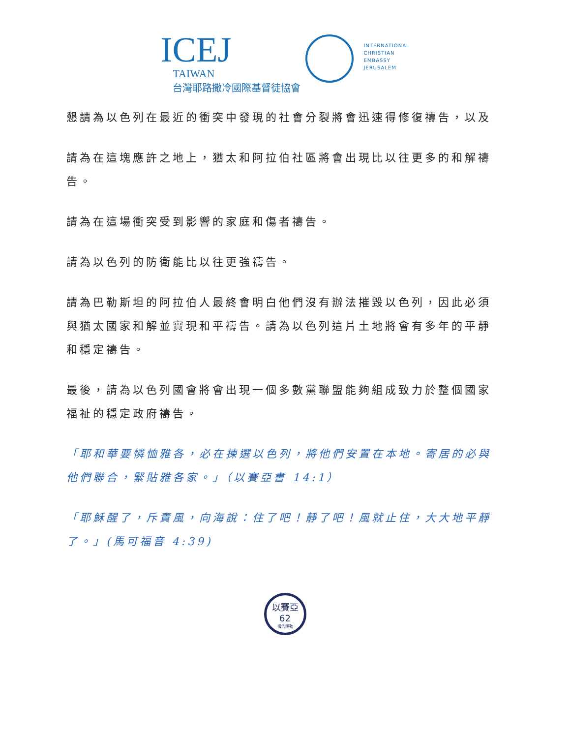ICEJ
TAIWAN
台灣耶路撒冷國際基督徒協會
INTERNATIONAL
CHRISTIAN
EMBASSY
JERUSALEM
懇請為以色列在最近的衝突中發現的社會分裂將會迅速得修復禱告，以及
請為在這塊應許之地上，猶太和阿拉伯社區將會出現比以往更多的和解禱告。
請為在這場衝突受到影響的家庭和傷者禱告。
請為以色列的防衛能比以往更強禱告。
請為巴勒斯坦的阿拉伯人最終會明白他們沒有辦法摧毀以色列，因此必須與猶太國家和解並實現和平禱告。請為以色列這片土地將會有多年的平靜和穩定禱告。
最後，請為以色列國會將會出現一個多數黨聯盟能夠組成致力於整個國家福祉的穩定政府禱告。
「耶和華要憐恤雅各，必在揀選以色列，將他們安置在本地。寄居的必與他們聯合，緊貼雅各家。」（以賽亞書 14:1）
「耶穌醒了，斥責風，向海說：住了吧！靜了吧！風就止住，大大地平靜了。」(馬可福音 4:39)
以賽亞62
禱告運動